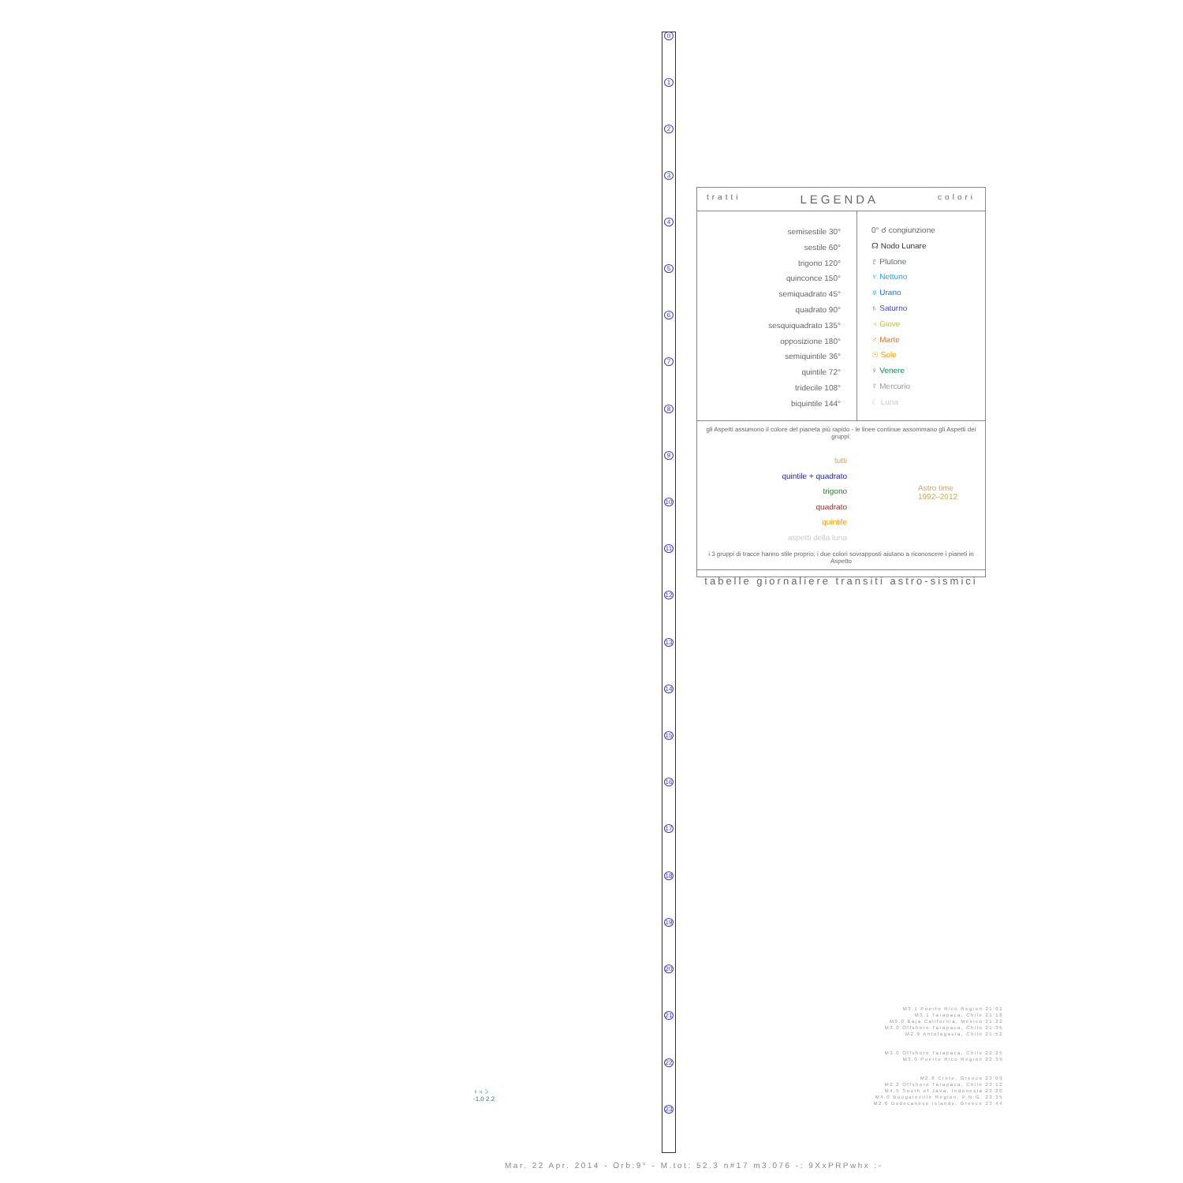0
1
2
3
4
5
6
7
8
9
10
11
12
13
14
15
16
17
18
19
20
21
22
23
tratti LEGENDA colori
semisestile 30°
sestile 60°
trigono 120°
quinconce 150°
semiquadrato 45°
quadrato 90°
sesquiquadrato 135°
opposizione 180°
semiquintile 36°
quintile 72°
tridecile 108°
biquintile 144°
0° ☌ congiunzione
☊ Nodo Lunare
♇ Plutone
♆ Nettuno
♅ Urano
♄ Saturno
♃ Giove
♂ Marte
☉ Sole
♀ Venere
☿ Mercurio
☾ Luna
gli Aspetti assumono il colore del pianeta più rapido - le linee continue assommano gli Aspetti dei gruppi:
tutti
quintile + quadrato
trigono
quadrato
quintile
aspetti della luna
Astro time
1992–2012
i 3 gruppi di tracce hanno stile proprio; i due colori sovrapposti aiutano a riconoscere i pianeti in Aspetto
tabelle giornaliere transiti astro-sismici
M3.1 Puerto Rico Region 21:01
M3.1 Tarapaca, Chile 21:18
M3.0 Baja California, Mexico 21:22
M3.0 Offshore Tarapaca, Chile 21:35
M2.9 Antofagasta, Chile 21:52
M3.0 Offshore Tarapaca, Chile 22:25
M3.0 Puerto Rico Region 22:39
M2.8 Crete, Greece 23:09
M2.2 Offshore Tarapaca, Chile 23:12
M4.5 South of Java, Indonesia 23:20
M4.0 Bougainville Region, P.N.G. 23:35
M2.6 Dodecanese Islands, Greece 23:44
♀♃☽
-1.0 2.2
Mar. 22 Apr. 2014 - Orb:9° - M.tot: 52.3 n#17 m3.076 -: 9XxPRPwhx :-